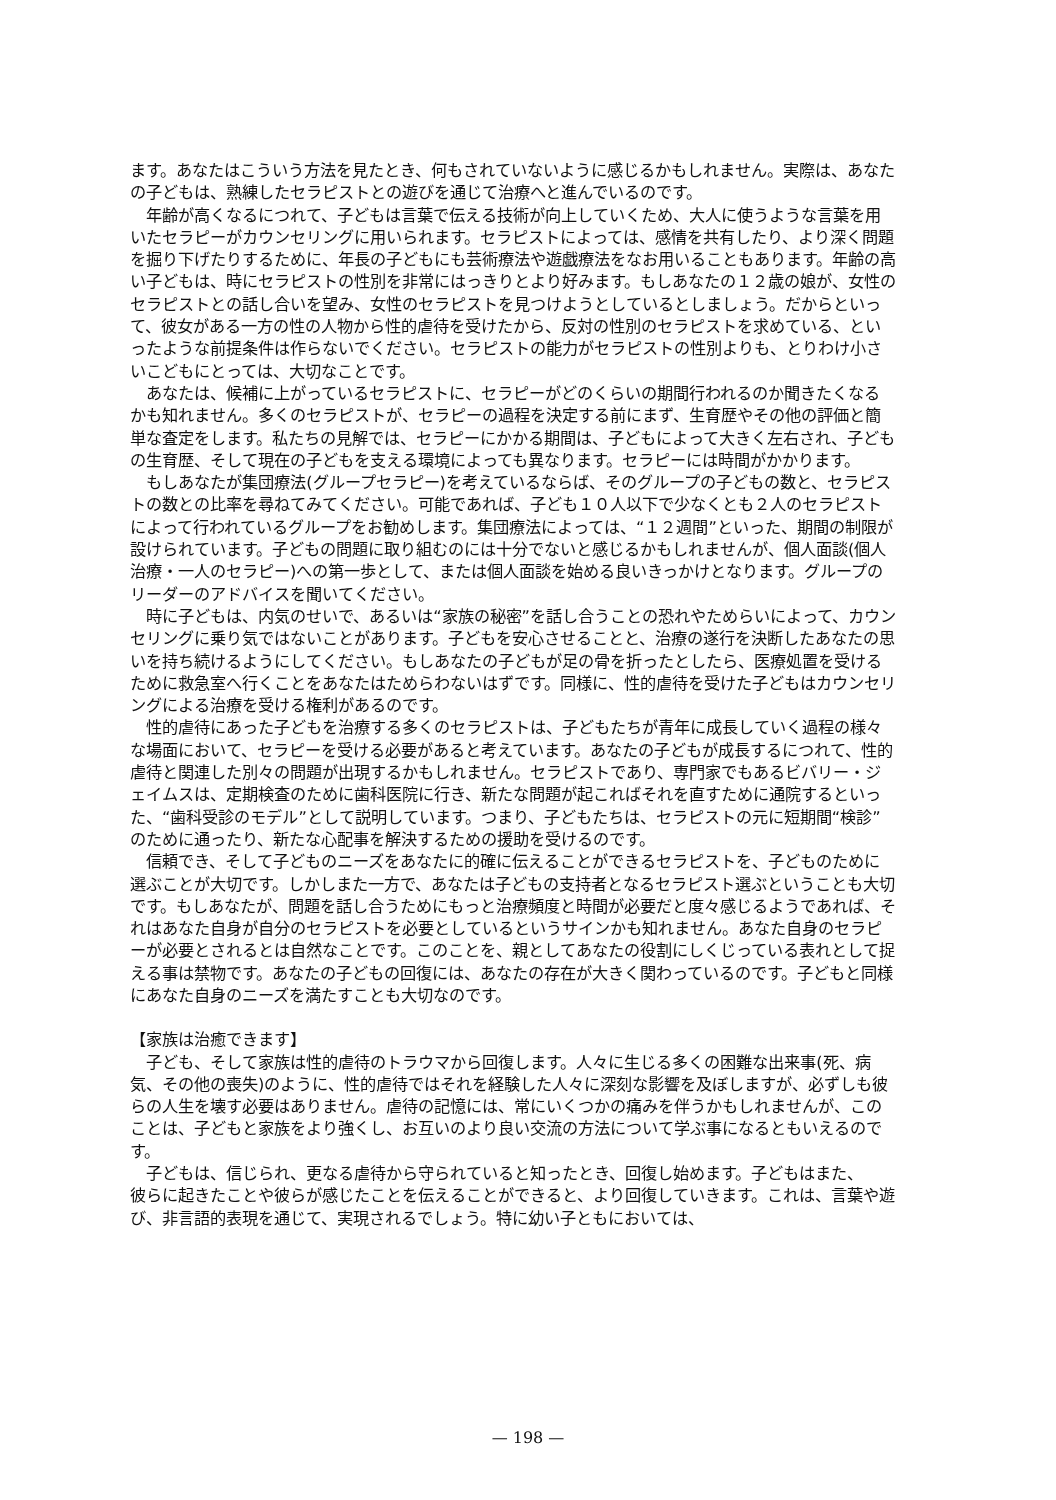ます。あなたはこういう方法を見たとき、何もされていないように感じるかもしれません。実際は、あなたの子どもは、熟練したセラピストとの遊びを通じて治療へと進んでいるのです。
年齢が高くなるにつれて、子どもは言葉で伝える技術が向上していくため、大人に使うような言葉を用いたセラピーがカウンセリングに用いられます。セラピストによっては、感情を共有したり、より深く問題を掘り下げたりするために、年長の子どもにも芸術療法や遊戯療法をなお用いることもあります。年齢の高い子どもは、時にセラピストの性別を非常にはっきりとより好みます。もしあなたの１２歳の娘が、女性のセラピストとの話し合いを望み、女性のセラピストを見つけようとしているとしましょう。だからといって、彼女がある一方の性の人物から性的虐待を受けたから、反対の性別のセラピストを求めている、といったような前提条件は作らないでください。セラピストの能力がセラピストの性別よりも、とりわけ小さいこどもにとっては、大切なことです。
あなたは、候補に上がっているセラピストに、セラピーがどのくらいの期間行われるのか聞きたくなるかも知れません。多くのセラピストが、セラピーの過程を決定する前にまず、生育歴やその他の評価と簡単な査定をします。私たちの見解では、セラピーにかかる期間は、子どもによって大きく左右され、子どもの生育歴、そして現在の子どもを支える環境によっても異なります。セラピーには時間がかかります。
もしあなたが集団療法(グループセラピー)を考えているならば、そのグループの子どもの数と、セラピストの数との比率を尋ねてみてください。可能であれば、子ども１０人以下で少なくとも２人のセラピストによって行われているグループをお勧めします。集団療法によっては、“１２週間”といった、期間の制限が設けられています。子どもの問題に取り組むのには十分でないと感じるかもしれませんが、個人面談(個人治療・一人のセラピー)への第一歩として、または個人面談を始める良いきっかけとなります。グループのリーダーのアドバイスを聞いてください。
時に子どもは、内気のせいで、あるいは“家族の秘密”を話し合うことの恐れやためらいによって、カウンセリングに乗り気ではないことがあります。子どもを安心させることと、治療の遂行を決断したあなたの思いを持ち続けるようにしてください。もしあなたの子どもが足の骨を折ったとしたら、医療処置を受けるために救急室へ行くことをあなたはためらわないはずです。同様に、性的虐待を受けた子どもはカウンセリングによる治療を受ける権利があるのです。
性的虐待にあった子どもを治療する多くのセラピストは、子どもたちが青年に成長していく過程の様々な場面において、セラピーを受ける必要があると考えています。あなたの子どもが成長するにつれて、性的虐待と関連した別々の問題が出現するかもしれません。セラピストであり、専門家でもあるビバリー・ジェイムスは、定期検査のために歯科医院に行き、新たな問題が起こればそれを直すために通院するといった、“歯科受診のモデル”として説明しています。つまり、子どもたちは、セラピストの元に短期間“検診”のために通ったり、新たな心配事を解決するための援助を受けるのです。
信頼でき、そして子どものニーズをあなたに的確に伝えることができるセラピストを、子どものために選ぶことが大切です。しかしまた一方で、あなたは子どもの支持者となるセラピスト選ぶということも大切です。もしあなたが、問題を話し合うためにもっと治療頻度と時間が必要だと度々感じるようであれば、それはあなた自身が自分のセラピストを必要としているというサインかも知れません。あなた自身のセラピーが必要とされるとは自然なことです。このことを、親としてあなたの役割にしくじっている表れとして捉える事は禁物です。あなたの子どもの回復には、あなたの存在が大きく関わっているのです。子どもと同様にあなた自身のニーズを満たすことも大切なのです。
【家族は治癒できます】
子ども、そして家族は性的虐待のトラウマから回復します。人々に生じる多くの困難な出来事(死、病気、その他の喪失)のように、性的虐待ではそれを経験した人々に深刻な影響を及ぼしますが、必ずしも彼らの人生を壊す必要はありません。虐待の記憶には、常にいくつかの痛みを伴うかもしれませんが、このことは、子どもと家族をより強くし、お互いのより良い交流の方法について学ぶ事になるともいえるのです。
子どもは、信じられ、更なる虐待から守られていると知ったとき、回復し始めます。子どもはまた、
彼らに起きたことや彼らが感じたことを伝えることができると、より回復していきます。これは、言葉や遊び、非言語的表現を通じて、実現されるでしょう。特に幼い子ともにおいては、
— 198 —